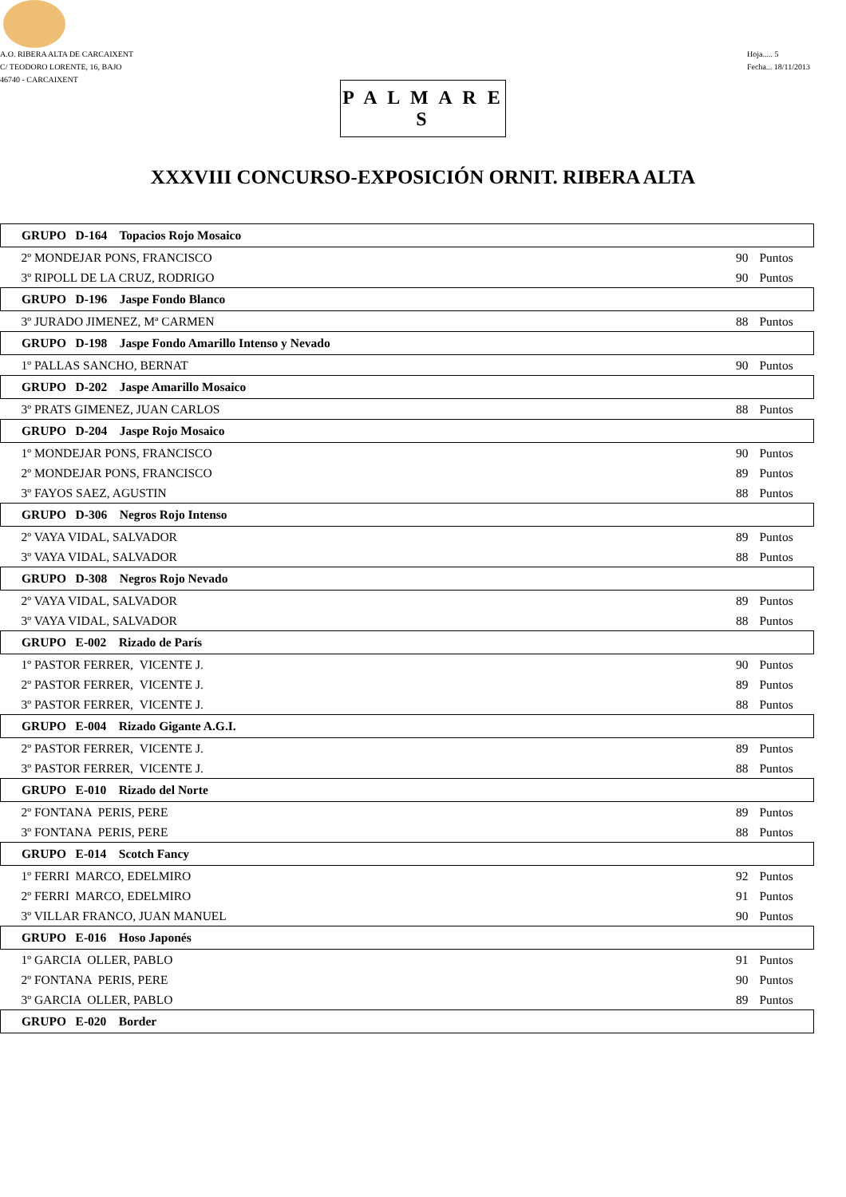A.O. RIBERA ALTA DE CARCAIXENT
C/ TEODORO LORENTE, 16, BAJO
46740 - CARCAIXENT
Hoja..... 5
Fecha... 18/11/2013
P A L M A R E S
XXXVIII CONCURSO-EXPOSICIÓN ORNIT. RIBERA ALTA
| GRUPO D-164 Topacios Rojo Mosaico | | |
| --- | --- | --- |
| 2º MONDEJAR PONS, FRANCISCO | 90 | Puntos |
| 3º RIPOLL DE LA CRUZ, RODRIGO | 90 | Puntos |
| GRUPO D-196 Jaspe Fondo Blanco | | |
| 3º JURADO JIMENEZ, Mª CARMEN | 88 | Puntos |
| GRUPO D-198 Jaspe Fondo Amarillo Intenso y Nevado | | |
| 1º PALLAS SANCHO, BERNAT | 90 | Puntos |
| GRUPO D-202 Jaspe Amarillo Mosaico | | |
| 3º PRATS GIMENEZ, JUAN CARLOS | 88 | Puntos |
| GRUPO D-204 Jaspe Rojo Mosaico | | |
| 1º MONDEJAR PONS, FRANCISCO | 90 | Puntos |
| 2º MONDEJAR PONS, FRANCISCO | 89 | Puntos |
| 3º FAYOS SAEZ, AGUSTIN | 88 | Puntos |
| GRUPO D-306 Negros Rojo Intenso | | |
| 2º VAYA VIDAL, SALVADOR | 89 | Puntos |
| 3º VAYA VIDAL, SALVADOR | 88 | Puntos |
| GRUPO D-308 Negros Rojo Nevado | | |
| 2º VAYA VIDAL, SALVADOR | 89 | Puntos |
| 3º VAYA VIDAL, SALVADOR | 88 | Puntos |
| GRUPO E-002 Rizado de París | | |
| 1º PASTOR FERRER, VICENTE J. | 90 | Puntos |
| 2º PASTOR FERRER, VICENTE J. | 89 | Puntos |
| 3º PASTOR FERRER, VICENTE J. | 88 | Puntos |
| GRUPO E-004 Rizado Gigante A.G.I. | | |
| 2º PASTOR FERRER, VICENTE J. | 89 | Puntos |
| 3º PASTOR FERRER, VICENTE J. | 88 | Puntos |
| GRUPO E-010 Rizado del Norte | | |
| 2º FONTANA PERIS, PERE | 89 | Puntos |
| 3º FONTANA PERIS, PERE | 88 | Puntos |
| GRUPO E-014 Scotch Fancy | | |
| 1º FERRI MARCO, EDELMIRO | 92 | Puntos |
| 2º FERRI MARCO, EDELMIRO | 91 | Puntos |
| 3º VILLAR FRANCO, JUAN MANUEL | 90 | Puntos |
| GRUPO E-016 Hoso Japonés | | |
| 1º GARCIA OLLER, PABLO | 91 | Puntos |
| 2º FONTANA PERIS, PERE | 90 | Puntos |
| 3º GARCIA OLLER, PABLO | 89 | Puntos |
| GRUPO E-020 Border | | |